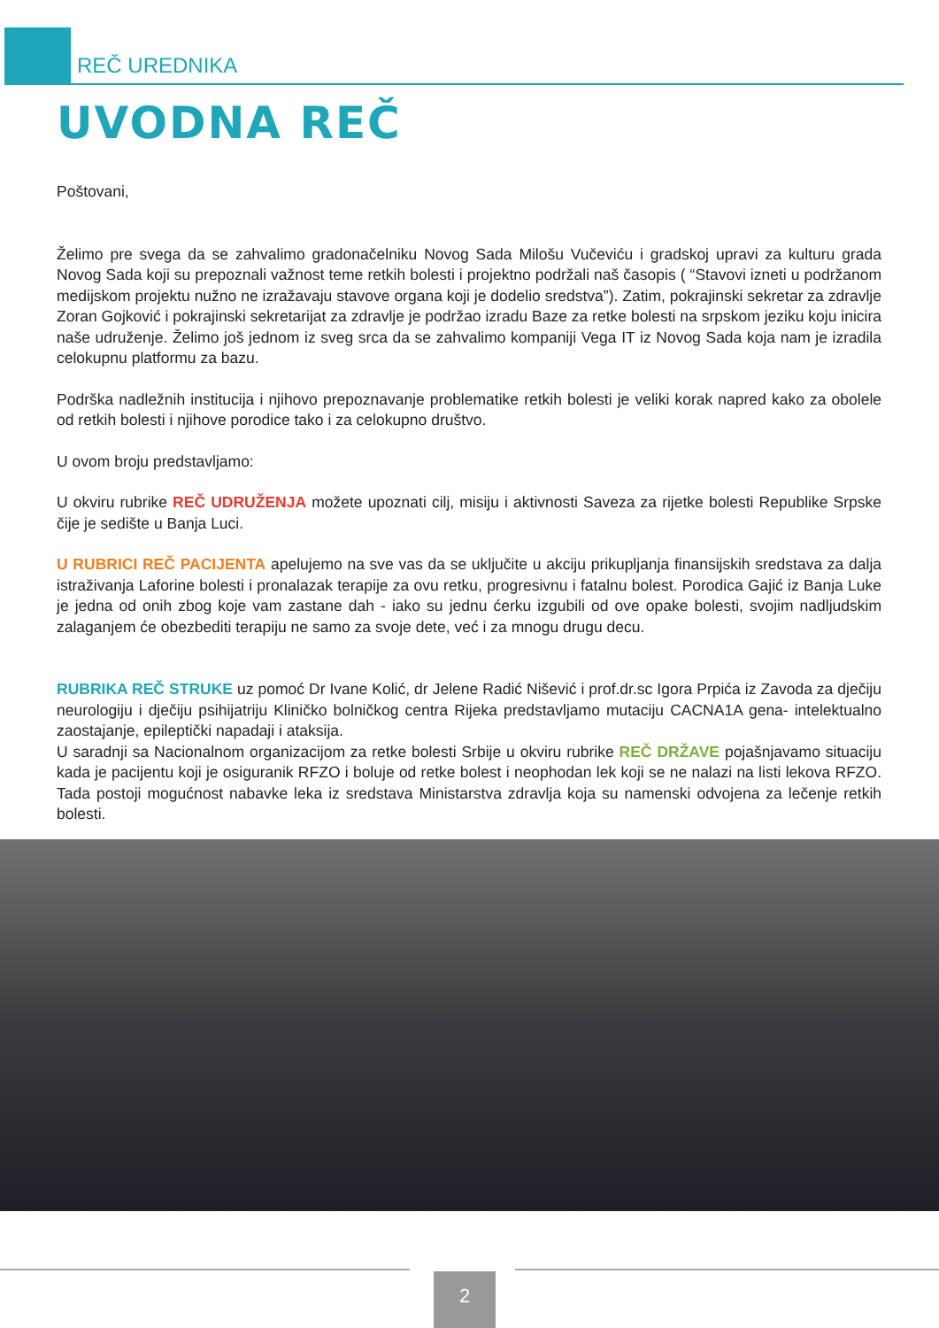REČ UREDNIKA
UVODNA REČ
Poštovani,
Želimo pre svega da se zahvalimo gradonačelniku Novog Sada Milošu Vučeviću i gradskoj upravi za kulturu grada Novog Sada koji su prepoznali važnost teme retkih bolesti i projektno podržali naš časopis ( “Stavovi izneti u podržanom medijskom projektu nužno ne izražavaju stavove organa koji je dodelio sredstva”). Zatim, pokrajinski sekretar za zdravlje Zoran Gojković i pokrajinski sekretarijat za zdravlje je podržao izradu Baze za retke bolesti na srpskom jeziku koju inicira naše udruženje. Želimo još jednom iz sveg srca da se zahvalimo kompaniji Vega IT iz Novog Sada koja nam je izradila celokupnu platformu za bazu.
Podrška nadležnih institucija i njihovo prepoznavanje problematike retkih bolesti je veliki korak napred kako za obolele od retkih bolesti i njihove porodice tako i za celokupno društvo.
U ovom broju predstavljamo:
U okviru rubrike REČ UDRUŽENJA možete upoznati cilj, misiju i aktivnosti Saveza za rijetke bolesti Republike Srpske čije je sedište u Banja Luci.
U RUBRICI REČ PACIJENTA apelujemo na sve vas da se uključite u akciju prikupljanja finansijskih sredstava za dalja istraživanja Laforine bolesti i pronalazak terapije za ovu retku, progresivnu i fatalnu bolest. Porodica Gajić iz Banja Luke je jedna od onih zbog koje vam zastane dah - iako su jednu ćerku izgubili od ove opake bolesti, svojim nadljudskim zalaganjem će obezbediti terapiju ne samo za svoje dete, već i za mnogu drugu decu.
RUBRIKA REČ STRUKE uz pomoć Dr Ivane Kolić, dr Jelene Radić Nišević i prof.dr.sc Igora Prpića iz Zavoda za dječiju neurologiju i dječiju psihijatriju Kliničko bolničkog centra Rijeka predstavljamo mutaciju CACNA1A gena- intelektualno zaostajanje, epileptički napadaji i ataksija.
U saradnji sa Nacionalnom organizacijom za retke bolesti Srbije u okviru rubrike REČ DRŽAVE pojašnjavamo situaciju kada je pacijentu koji je osiguranik RFZO i boluje od retke bolest i neophodan lek koji se ne nalazi na listi lekova RFZO. Tada postoji mogućnost nabavke leka iz sredstava Ministarstva zdravlja koja su namenski odvojena za lečenje retkih bolesti.
2